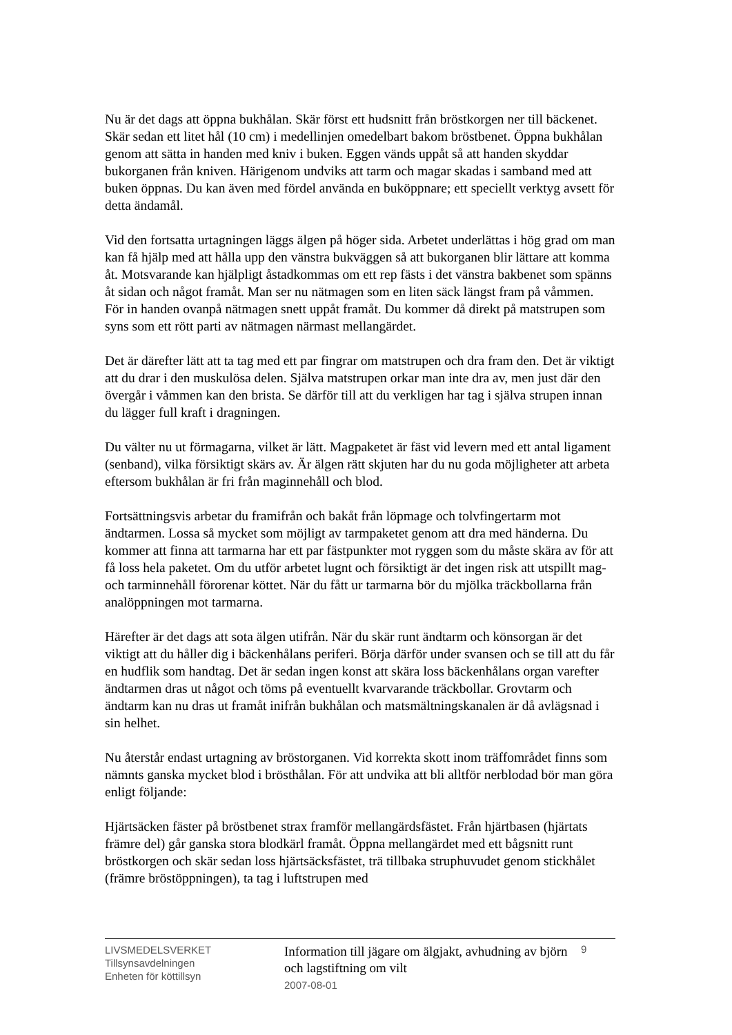Nu är det dags att öppna bukhålan. Skär först ett hudsnitt från bröstkorgen ner till bäckenet. Skär sedan ett litet hål (10 cm) i medellinjen omedelbart bakom bröstbenet. Öppna bukhålan genom att sätta in handen med kniv i buken. Eggen vänds uppåt så att handen skyddar bukorganen från kniven. Härigenom undviks att tarm och magar skadas i samband med att buken öppnas. Du kan även med fördel använda en buköppnare; ett speciellt verktyg avsett för detta ändamål.
Vid den fortsatta urtagningen läggs älgen på höger sida. Arbetet underlättas i hög grad om man kan få hjälp med att hålla upp den vänstra bukväggen så att bukorganen blir lättare att komma åt. Motsvarande kan hjälpligt åstadkommas om ett rep fästs i det vänstra bakbenet som spänns åt sidan och något framåt. Man ser nu nätmagen som en liten säck längst fram på våmmen. För in handen ovanpå nätmagen snett uppåt framåt. Du kommer då direkt på matstrupen som syns som ett rött parti av nätmagen närmast mellangärdet.
Det är därefter lätt att ta tag med ett par fingrar om matstrupen och dra fram den. Det är viktigt att du drar i den muskulösa delen. Själva matstrupen orkar man inte dra av, men just där den övergår i våmmen kan den brista. Se därför till att du verkligen har tag i själva strupen innan du lägger full kraft i dragningen.
Du välter nu ut förmagarna, vilket är lätt. Magpaketet är fäst vid levern med ett antal ligament (senband), vilka försiktigt skärs av. Är älgen rätt skjuten har du nu goda möjligheter att arbeta eftersom bukhålan är fri från maginnehåll och blod.
Fortsättningsvis arbetar du framifrån och bakåt från löpmage och tolvfingertarm mot ändtarmen. Lossa så mycket som möjligt av tarmpaketet genom att dra med händerna. Du kommer att finna att tarmarna har ett par fästpunkter mot ryggen som du måste skära av för att få loss hela paketet. Om du utför arbetet lugnt och försiktigt är det ingen risk att utspillt mag- och tarminnehåll förorenar köttet. När du fått ur tarmarna bör du mjölka träckbollarna från analöppningen mot tarmarna.
Härefter är det dags att sota älgen utifrån. När du skär runt ändtarm och könsorgan är det viktigt att du håller dig i bäckenhålans periferi. Börja därför under svansen och se till att du får en hudflik som handtag. Det är sedan ingen konst att skära loss bäckenhålans organ varefter ändtarmen dras ut något och töms på eventuellt kvarvarande träckbollar. Grovtarm och ändtarm kan nu dras ut framåt inifrån bukhålan och matsmältningskanalen är då avlägsnad i sin helhet.
Nu återstår endast urtagning av bröstorganen. Vid korrekta skott inom träffområdet finns som nämnts ganska mycket blod i brösthålan. För att undvika att bli alltför nerblodad bör man göra enligt följande:
Hjärtsäcken fäster på bröstbenet strax framför mellangärdsfästet. Från hjärtbasen (hjärtats främre del) går ganska stora blodkärl framåt. Öppna mellangärdet med ett bågsnitt runt bröstkorgen och skär sedan loss hjärtsäcksfästet, trä tillbaka struphuvudet genom stickhålet (främre bröstöppningen), ta tag i luftstrupen med
LIVSMEDELSVERKET
Tillsynsavdelningen
Enheten för köttillsyn
Information till jägare om älgjakt, avhudning av björn och lagstiftning om vilt
2007-08-01
9